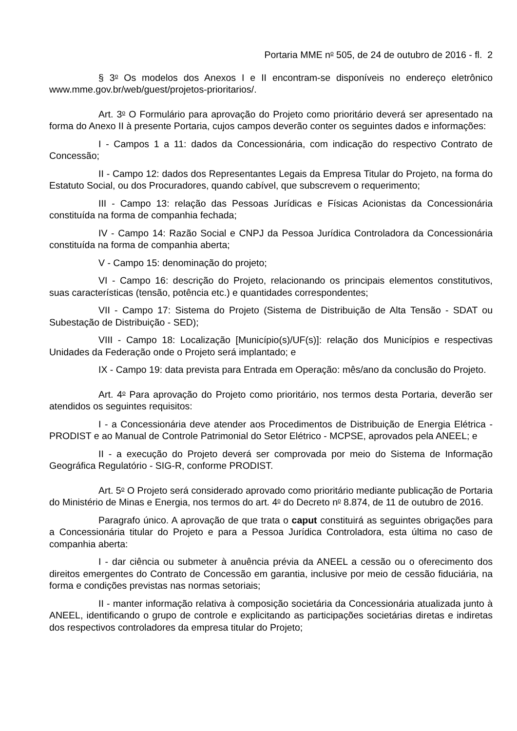Portaria MME n<sup>o</sup> 505, de 24 de outubro de 2016 - fl. 2
§ 3<sup>o</sup> Os modelos dos Anexos I e II encontram-se disponíveis no endereço eletrônico www.mme.gov.br/web/guest/projetos-prioritarios/.
Art. 3<sup>o</sup> O Formulário para aprovação do Projeto como prioritário deverá ser apresentado na forma do Anexo II à presente Portaria, cujos campos deverão conter os seguintes dados e informações:
I - Campos 1 a 11: dados da Concessionária, com indicação do respectivo Contrato de Concessão;
II - Campo 12: dados dos Representantes Legais da Empresa Titular do Projeto, na forma do Estatuto Social, ou dos Procuradores, quando cabível, que subscrevem o requerimento;
III - Campo 13: relação das Pessoas Jurídicas e Físicas Acionistas da Concessionária constituída na forma de companhia fechada;
IV - Campo 14: Razão Social e CNPJ da Pessoa Jurídica Controladora da Concessionária constituída na forma de companhia aberta;
V - Campo 15: denominação do projeto;
VI - Campo 16: descrição do Projeto, relacionando os principais elementos constitutivos, suas características (tensão, potência etc.) e quantidades correspondentes;
VII - Campo 17: Sistema do Projeto (Sistema de Distribuição de Alta Tensão - SDAT ou Subestação de Distribuição - SED);
VIII - Campo 18: Localização [Município(s)/UF(s)]: relação dos Municípios e respectivas Unidades da Federação onde o Projeto será implantado; e
IX - Campo 19: data prevista para Entrada em Operação: mês/ano da conclusão do Projeto.
Art. 4<sup>o</sup> Para aprovação do Projeto como prioritário, nos termos desta Portaria, deverão ser atendidos os seguintes requisitos:
I - a Concessionária deve atender aos Procedimentos de Distribuição de Energia Elétrica - PRODIST e ao Manual de Controle Patrimonial do Setor Elétrico - MCPSE, aprovados pela ANEEL; e
II - a execução do Projeto deverá ser comprovada por meio do Sistema de Informação Geográfica Regulatório - SIG-R, conforme PRODIST.
Art. 5<sup>o</sup> O Projeto será considerado aprovado como prioritário mediante publicação de Portaria do Ministério de Minas e Energia, nos termos do art. 4<sup>o</sup> do Decreto n<sup>o</sup> 8.874, de 11 de outubro de 2016.
Paragrafo único. A aprovação de que trata o caput constituirá as seguintes obrigações para a Concessionária titular do Projeto e para a Pessoa Jurídica Controladora, esta última no caso de companhia aberta:
I - dar ciência ou submeter à anuência prévia da ANEEL a cessão ou o oferecimento dos direitos emergentes do Contrato de Concessão em garantia, inclusive por meio de cessão fiduciária, na forma e condições previstas nas normas setoriais;
II - manter informação relativa à composição societária da Concessionária atualizada junto à ANEEL, identificando o grupo de controle e explicitando as participações societárias diretas e indiretas dos respectivos controladores da empresa titular do Projeto;